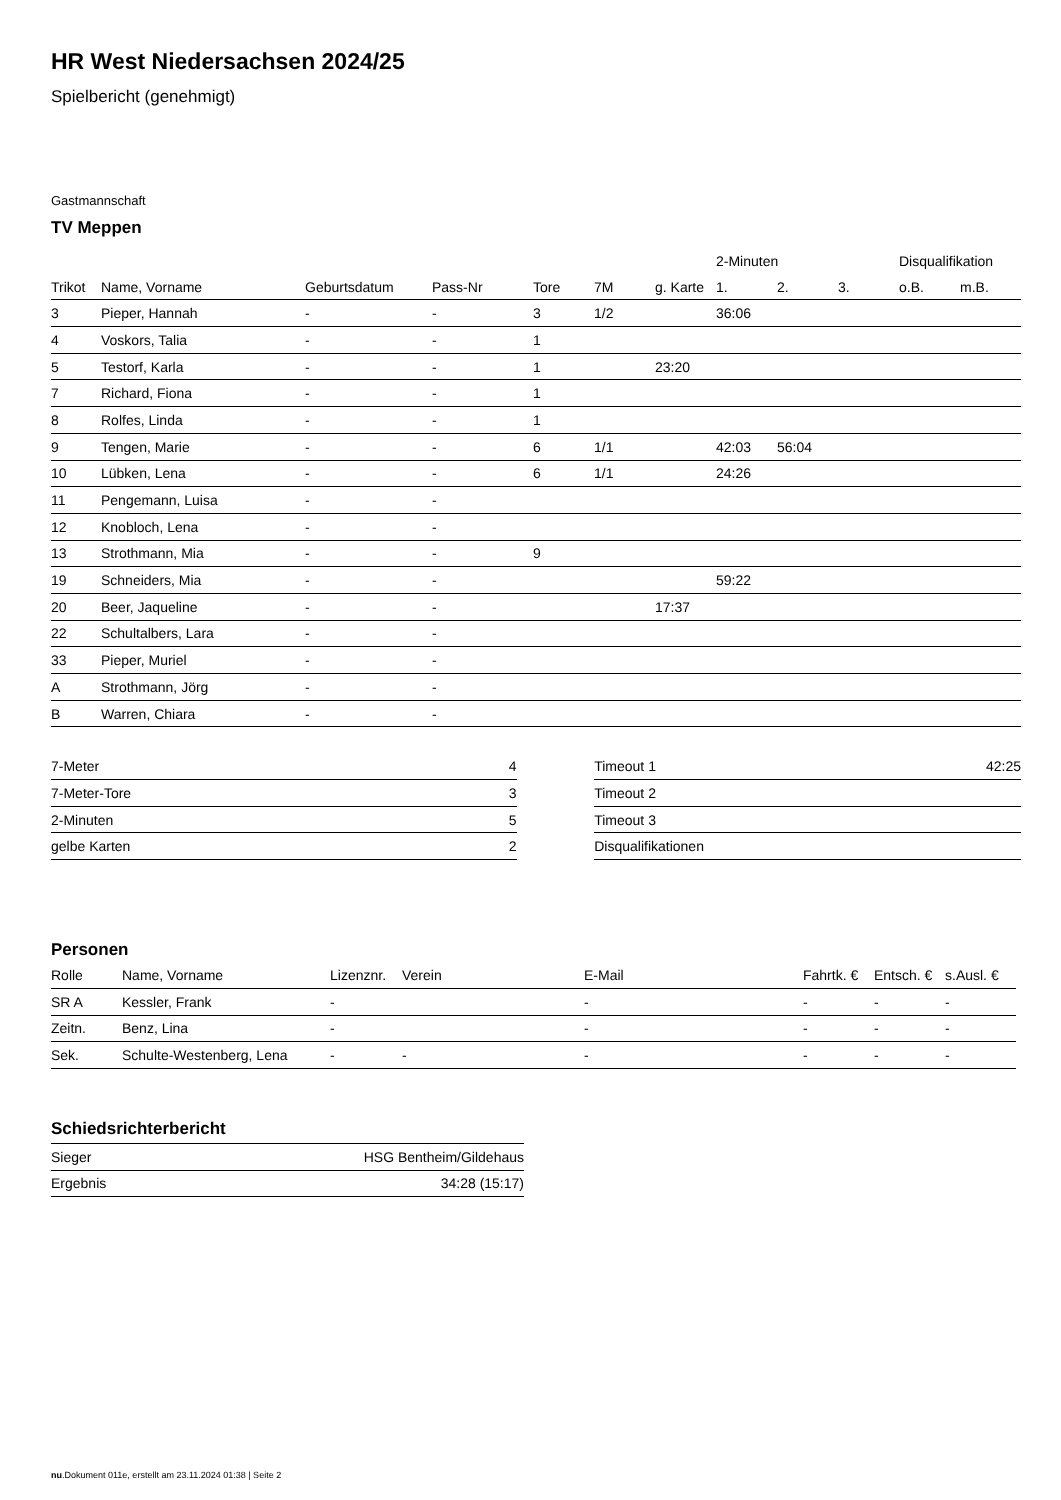HR West Niedersachsen 2024/25
Spielbericht (genehmigt)
Gastmannschaft
TV Meppen
| | | | | | | | 2-Minuten | | | Disqualifikation | |
| --- | --- | --- | --- | --- | --- | --- | --- | --- | --- | --- | --- |
| Trikot | Name, Vorname | Geburtsdatum | Pass-Nr | Tore | 7M | g. Karte | 1. | 2. | 3. | o.B. | m.B. |
| 3 | Pieper, Hannah | - | - | 3 | 1/2 | | 36:06 | | | | |
| 4 | Voskors, Talia | - | - | 1 | | | | | | | |
| 5 | Testorf, Karla | - | - | 1 | | 23:20 | | | | | |
| 7 | Richard, Fiona | - | - | 1 | | | | | | | |
| 8 | Rolfes, Linda | - | - | 1 | | | | | | | |
| 9 | Tengen, Marie | - | - | 6 | 1/1 | | 42:03 | 56:04 | | | |
| 10 | Lübken, Lena | - | - | 6 | 1/1 | | 24:26 | | | | |
| 11 | Pengemann, Luisa | - | - | | | | | | | | |
| 12 | Knobloch, Lena | - | - | | | | | | | | |
| 13 | Strothmann, Mia | - | - | 9 | | | | | | | |
| 19 | Schneiders, Mia | - | - | | | | 59:22 | | | | |
| 20 | Beer, Jaqueline | - | - | | | 17:37 | | | | | |
| 22 | Schultalbers, Lara | - | - | | | | | | | | |
| 33 | Pieper, Muriel | - | - | | | | | | | | |
| A | Strothmann, Jörg | - | - | | | | | | | | |
| B | Warren, Chiara | - | - | | | | | | | | |
| 7-Meter | 4 |
| 7-Meter-Tore | 3 |
| 2-Minuten | 5 |
| gelbe Karten | 2 |
| Timeout 1 | 42:25 |
| Timeout 2 | |
| Timeout 3 | |
| Disqualifikationen | |
Personen
| Rolle | Name, Vorname | Lizenznr. | Verein | E-Mail | Fahrtk. € | Entsch. € | s.Ausl. € |
| --- | --- | --- | --- | --- | --- | --- | --- |
| SR A | Kessler, Frank | - | | - | - | - | - |
| Zeitn. | Benz, Lina | - | | - | - | - | - |
| Sek. | Schulte-Westenberg, Lena | - | - | - | - | - | - |
Schiedsrichterbericht
| Sieger | HSG Bentheim/Gildehaus |
| Ergebnis | 34:28 (15:17) |
nu.Dokument 011e, erstellt am 23.11.2024 01:38 | Seite 2